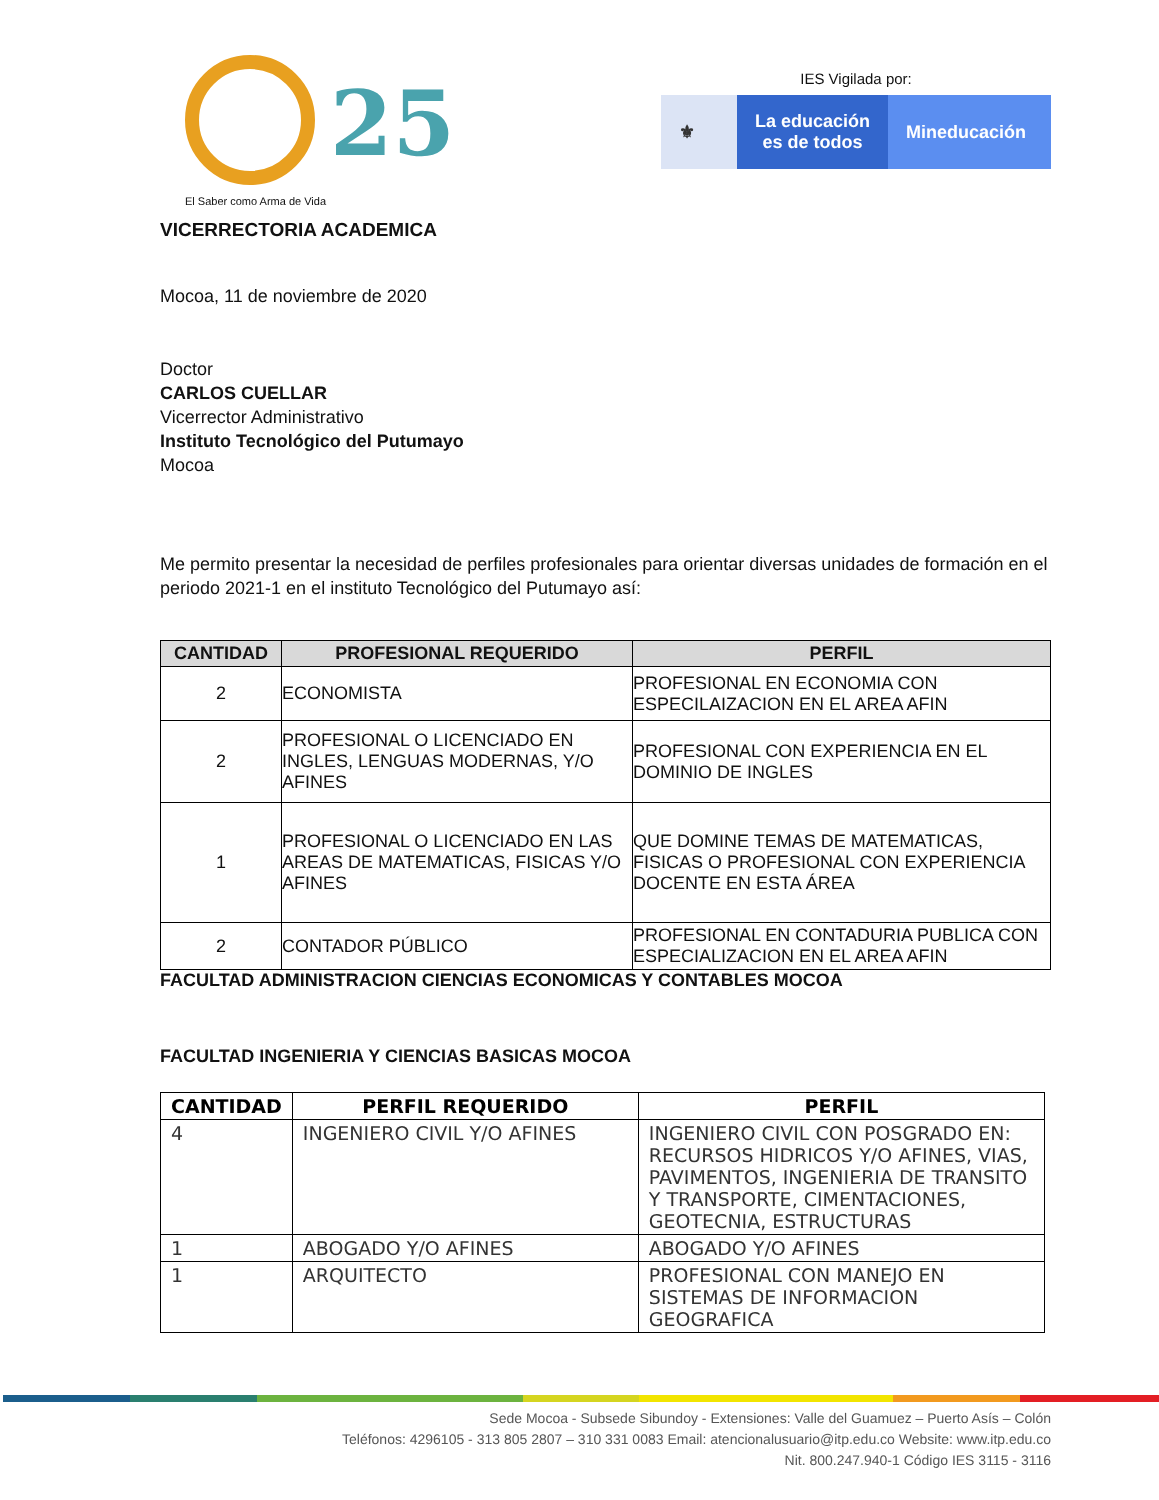25
El Saber como Arma de Vida
IES Vigilada por:
⚜ La educación
es de todos
Mineducación
VICERRECTORIA ACADEMICA
Mocoa, 11 de noviembre de 2020
Doctor
CARLOS CUELLAR
Vicerrector Administrativo
Instituto Tecnológico del Putumayo
Mocoa
Me permito presentar la necesidad de perfiles profesionales para orientar diversas unidades de formación en el periodo 2021-1 en el instituto Tecnológico del Putumayo así:
| CANTIDAD | PROFESIONAL REQUERIDO | PERFIL |
| --- | --- | --- |
| 2 | ECONOMISTA | PROFESIONAL EN ECONOMIA CON ESPECILAIZACION EN EL AREA AFIN |
| 2 | PROFESIONAL O LICENCIADO EN INGLES, LENGUAS MODERNAS, Y/O AFINES | PROFESIONAL CON EXPERIENCIA EN EL DOMINIO DE INGLES |
| 1 | PROFESIONAL O LICENCIADO EN LAS AREAS DE MATEMATICAS, FISICAS Y/O AFINES | QUE DOMINE TEMAS DE MATEMATICAS, FISICAS O PROFESIONAL CON EXPERIENCIA DOCENTE EN ESTA ÁREA |
| 2 | CONTADOR PÚBLICO | PROFESIONAL EN CONTADURIA PUBLICA CON ESPECIALIZACION EN EL AREA AFIN |
FACULTAD ADMINISTRACION CIENCIAS ECONOMICAS Y CONTABLES MOCOA
FACULTAD INGENIERIA Y CIENCIAS BASICAS MOCOA
| CANTIDAD | PERFIL REQUERIDO | PERFIL |
| 4 | INGENIERO CIVIL Y/O AFINES | INGENIERO CIVIL CON POSGRADO EN: RECURSOS HIDRICOS Y/O AFINES, VIAS, PAVIMENTOS, INGENIERIA DE TRANSITO Y TRANSPORTE, CIMENTACIONES, GEOTECNIA, ESTRUCTURAS |
| 1 | ABOGADO Y/O AFINES | ABOGADO Y/O AFINES |
| 1 | ARQUITECTO | PROFESIONAL CON MANEJO EN SISTEMAS DE INFORMACION GEOGRAFICA |
Sede Mocoa - Subsede Sibundoy - Extensiones: Valle del Guamuez – Puerto Asís – Colón
Teléfonos: 4296105 - 313 805 2807 – 310 331 0083 Email: atencionalusuario@itp.edu.co Website: www.itp.edu.co
Nit. 800.247.940-1 Código IES 3115 - 3116